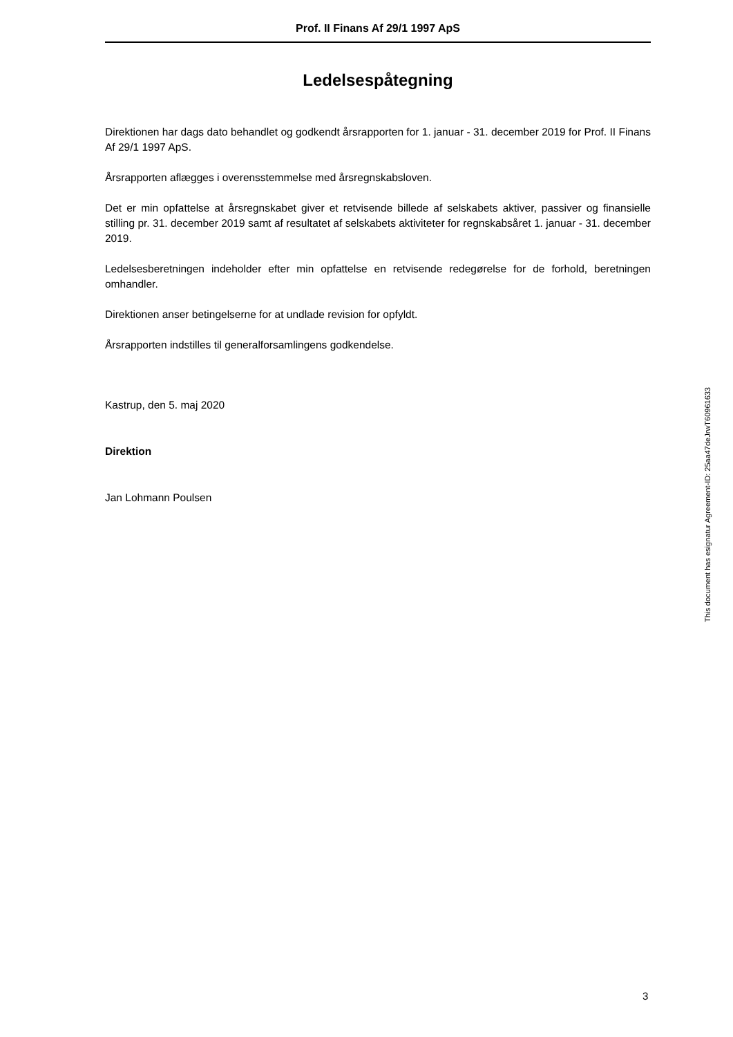Prof. II Finans Af 29/1 1997 ApS
Ledelsespåtegning
Direktionen har dags dato behandlet og godkendt årsrapporten for 1. januar - 31. december 2019 for Prof. II Finans Af 29/1 1997 ApS.
Årsrapporten aflægges i overensstemmelse med årsregnskabsloven.
Det er min opfattelse at årsregnskabet giver et retvisende billede af selskabets aktiver, passiver og finansielle stilling pr. 31. december 2019 samt af resultatet af selskabets aktiviteter for regnskabsåret 1. januar - 31. december 2019.
Ledelsesberetningen indeholder efter min opfattelse en retvisende redegørelse for de forhold, beretningen omhandler.
Direktionen anser betingelserne for at undlade revision for opfyldt.
Årsrapporten indstilles til generalforsamlingens godkendelse.
Kastrup, den 5. maj 2020
Direktion
Jan Lohmann Poulsen
This document has esignatur Agreement-ID: 25aa47deJrwT60961633
3